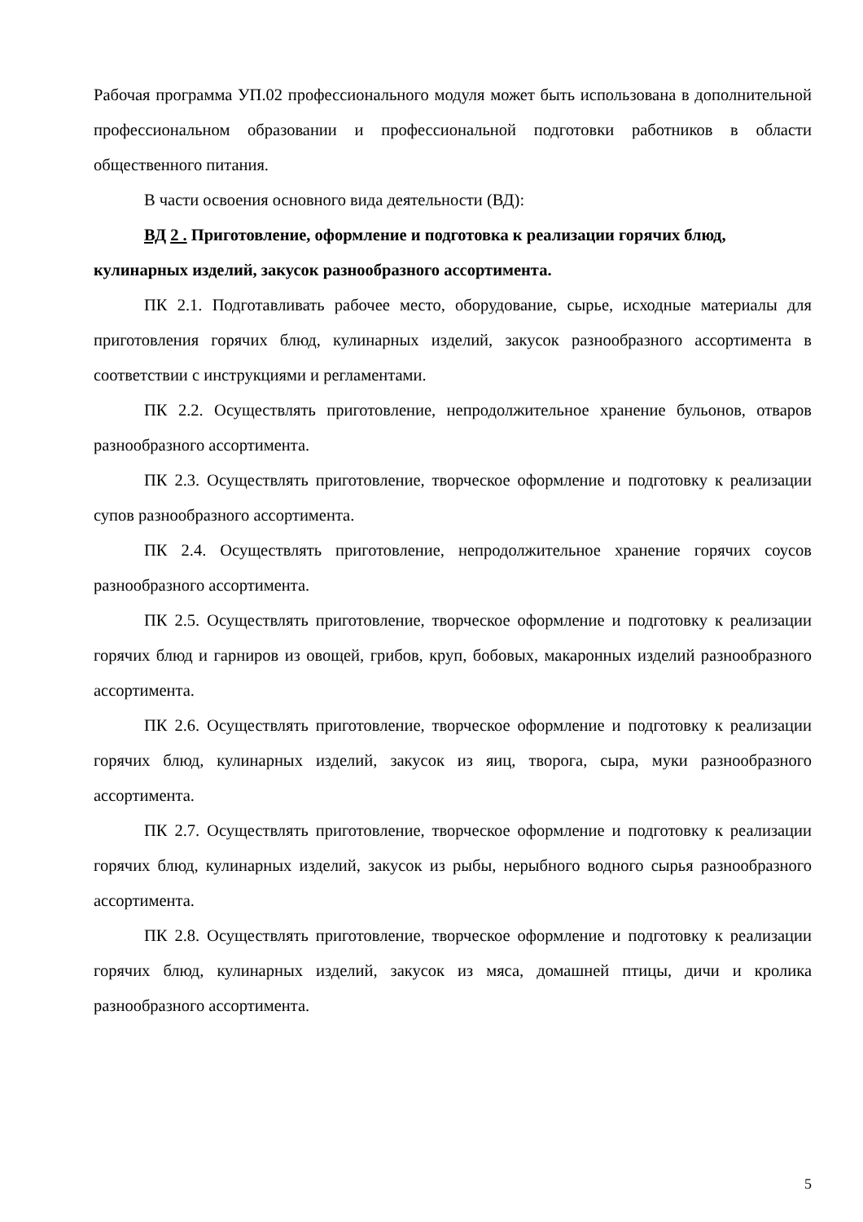Рабочая программа УП.02 профессионального модуля может быть использована в дополнительной профессиональном образовании и профессиональной подготовки работников в области общественного питания.
В части освоения основного вида деятельности (ВД):
ВД 2 . Приготовление, оформление и подготовка к реализации горячих блюд, кулинарных изделий, закусок разнообразного ассортимента.
ПК 2.1. Подготавливать рабочее место, оборудование, сырье, исходные материалы для приготовления горячих блюд, кулинарных изделий, закусок разнообразного ассортимента в соответствии с инструкциями и регламентами.
ПК 2.2. Осуществлять приготовление, непродолжительное хранение бульонов, отваров разнообразного ассортимента.
ПК 2.3. Осуществлять приготовление, творческое оформление и подготовку к реализации супов разнообразного ассортимента.
ПК 2.4. Осуществлять приготовление, непродолжительное хранение горячих соусов разнообразного ассортимента.
ПК 2.5. Осуществлять приготовление, творческое оформление и подготовку к реализации горячих блюд и гарниров из овощей, грибов, круп, бобовых, макаронных изделий разнообразного ассортимента.
ПК 2.6. Осуществлять приготовление, творческое оформление и подготовку к реализации горячих блюд, кулинарных изделий, закусок из яиц, творога, сыра, муки разнообразного ассортимента.
ПК 2.7. Осуществлять приготовление, творческое оформление и подготовку к реализации горячих блюд, кулинарных изделий, закусок из рыбы, нерыбного водного сырья разнообразного ассортимента.
ПК 2.8. Осуществлять приготовление, творческое оформление и подготовку к реализации горячих блюд, кулинарных изделий, закусок из мяса, домашней птицы, дичи и кролика разнообразного ассортимента.
5